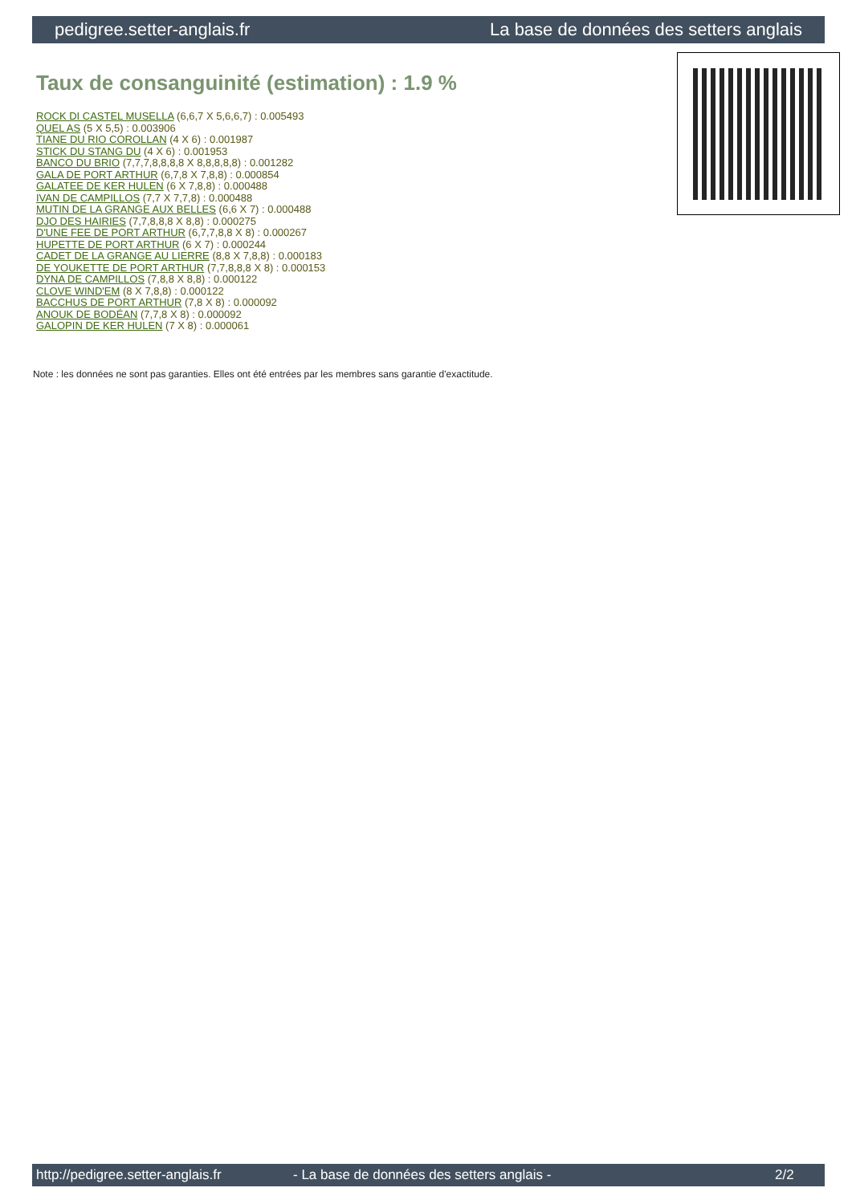pedigree.setter-anglais.fr La base de données des setters anglais
Taux de consanguinité (estimation) : 1.9 %
ROCK DI CASTEL MUSELLA (6,6,7 X 5,6,6,7) : 0.005493
QUEL AS (5 X 5,5) : 0.003906
TIANE DU RIO COROLLAN (4 X 6) : 0.001987
STICK DU STANG DU (4 X 6) : 0.001953
BANCO DU BRIO (7,7,7,8,8,8,8 X 8,8,8,8,8) : 0.001282
GALA DE PORT ARTHUR (6,7,8 X 7,8,8) : 0.000854
GALATEE DE KER HULEN (6 X 7,8,8) : 0.000488
IVAN DE CAMPILLOS (7,7 X 7,7,8) : 0.000488
MUTIN DE LA GRANGE AUX BELLES (6,6 X 7) : 0.000488
DJO DES HAIRIES (7,7,8,8,8 X 8,8) : 0.000275
D'UNE FEE DE PORT ARTHUR (6,7,7,8,8 X 8) : 0.000267
HUPETTE DE PORT ARTHUR (6 X 7) : 0.000244
CADET DE LA GRANGE AU LIERRE (8,8 X 7,8,8) : 0.000183
DE YOUKETTE DE PORT ARTHUR (7,7,8,8,8 X 8) : 0.000153
DYNA DE CAMPILLOS (7,8,8 X 8,8) : 0.000122
CLOVE WIND'EM (8 X 7,8,8) : 0.000122
BACCHUS DE PORT ARTHUR (7,8 X 8) : 0.000092
ANOUK DE BODÉAN (7,7,8 X 8) : 0.000092
GALOPIN DE KER HULEN (7 X 8) : 0.000061
Note : les données ne sont pas garanties. Elles ont été entrées par les membres sans garantie d'exactitude.
http://pedigree.setter-anglais.fr - La base de données des setters anglais - 2/2